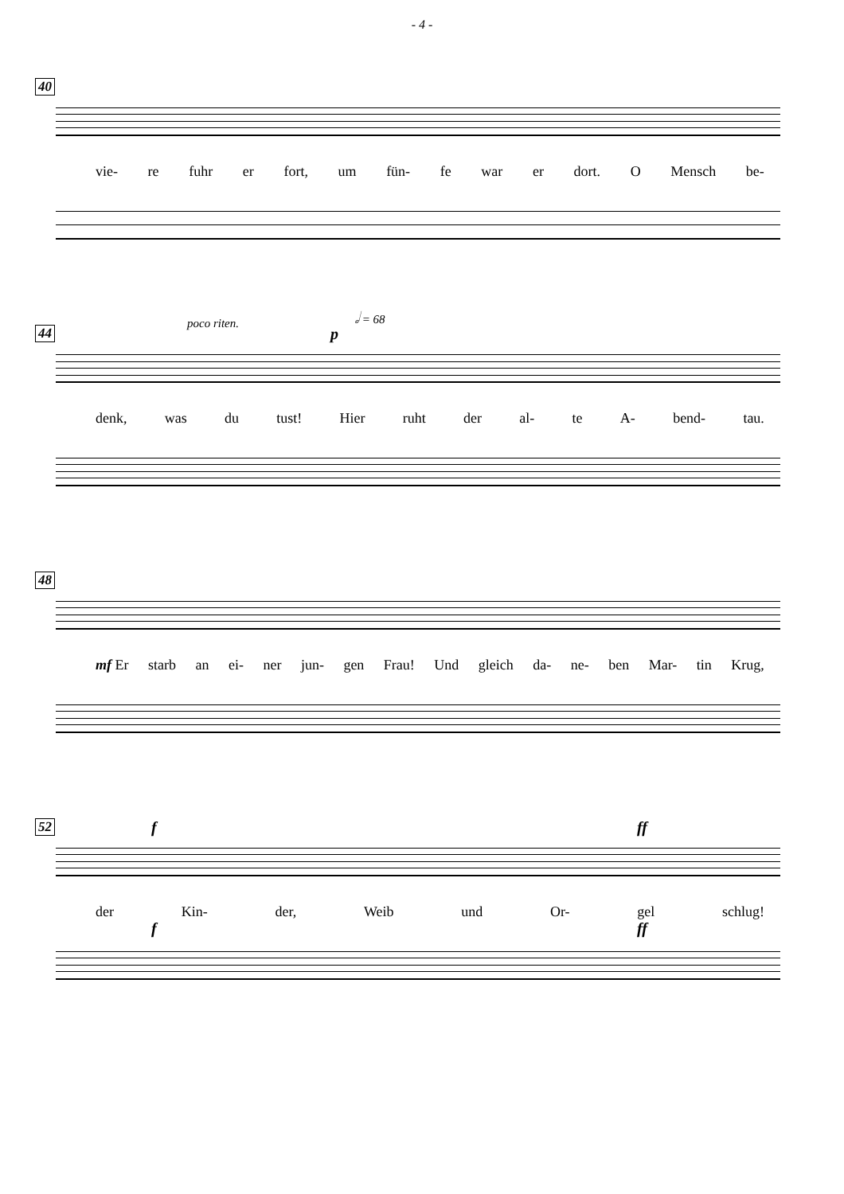- 4 -
40
vie- re fuhr er fort, um fün- fe war er dort. O Mensch be-
44
poco riten.
p
𝅗𝅥 = 68
denk, was du tust! Hier ruht der al- te A- bend- tau.
48
mf Er starb an ei- ner jun- gen Frau! Und gleich da- ne- ben Mar- tin Krug,
52 f ff
der Kin- der, Weib und Or- gel schlug!
f ff